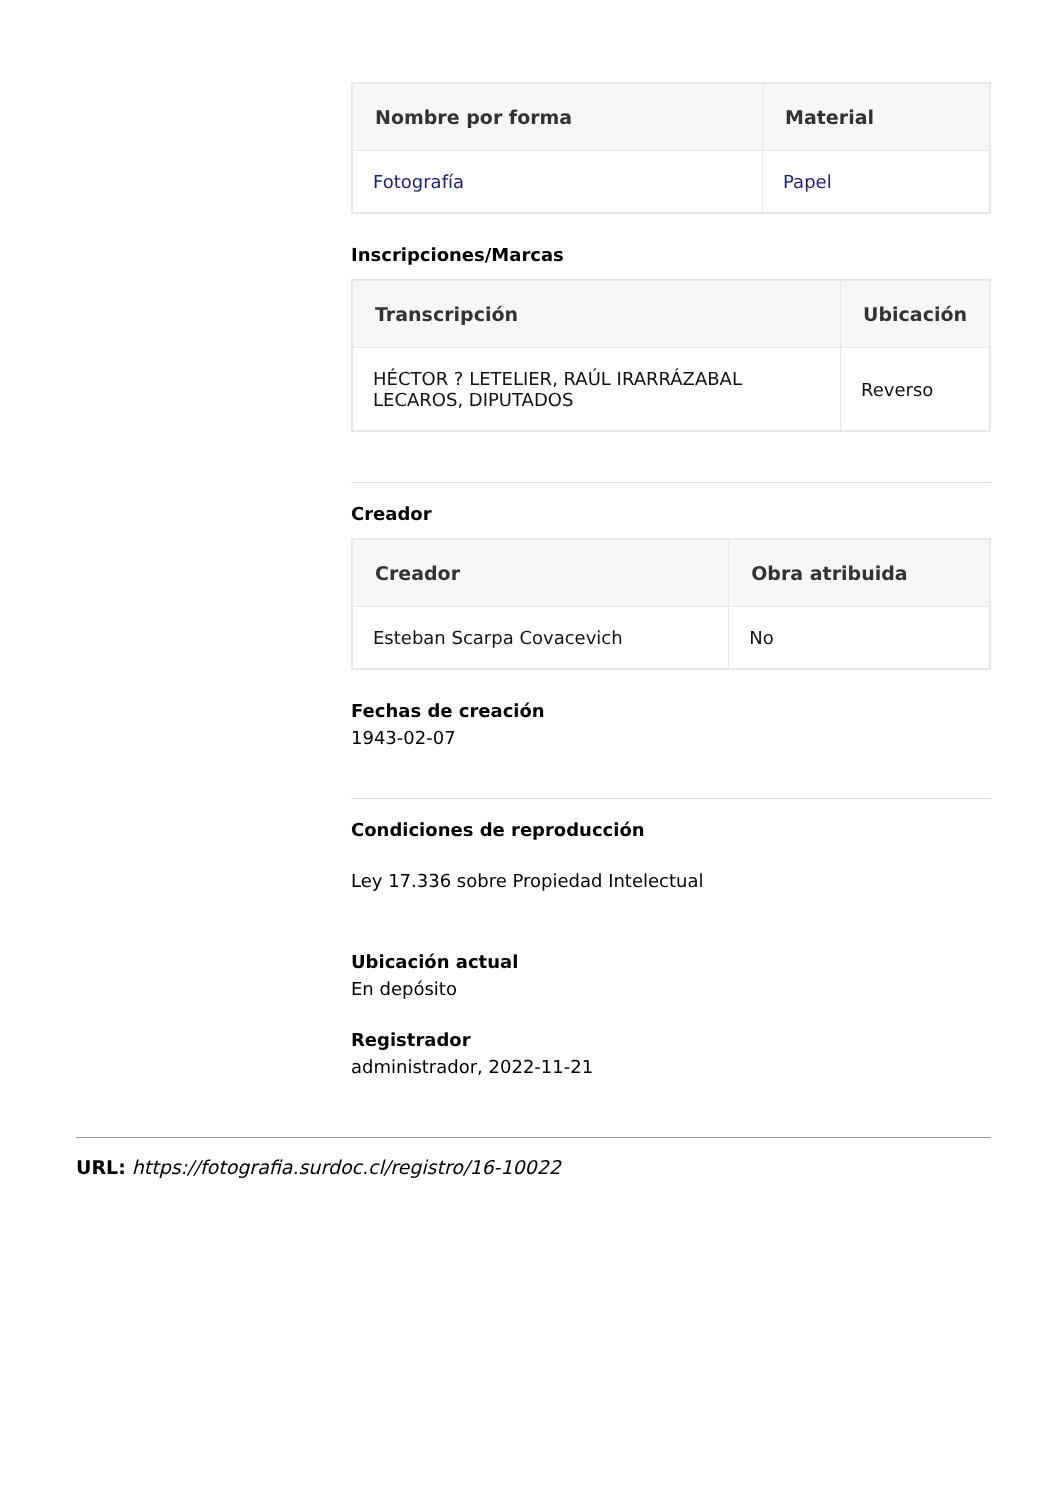| Nombre por forma | Material |
| --- | --- |
| Fotografía | Papel |
Inscripciones/Marcas
| Transcripción | Ubicación |
| --- | --- |
| HÉCTOR ? LETELIER, RAÚL IRARRÁZABAL LECAROS, DIPUTADOS | Reverso |
Creador
| Creador | Obra atribuida |
| --- | --- |
| Esteban Scarpa Covacevich | No |
Fechas de creación
1943-02-07
Condiciones de reproducción
Ley 17.336 sobre Propiedad Intelectual
Ubicación actual
En depósito
Registrador
administrador, 2022-11-21
URL: https://fotografia.surdoc.cl/registro/16-10022